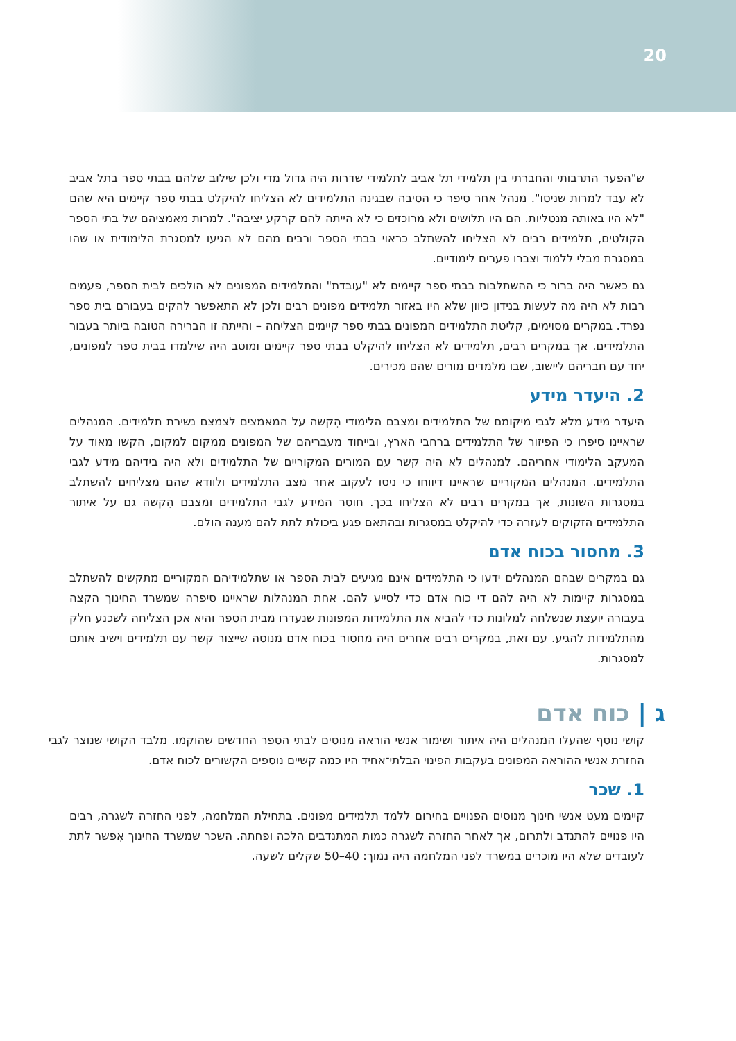20
ש"הפער התרבותי והחברתי בין תלמידי תל אביב לתלמידי שדרות היה גדול מדי ולכן שילוב שלהם בבתי ספר בתל אביב לא עבד למרות שניסו". מנהל אחר סיפר כי הסיבה שבגינה התלמידים לא הצליחו להיקלט בבתי ספר קיימים היא שהם "לא היו באותה מנטליות. הם היו תלושים ולא מרוכזים כי לא הייתה להם קרקע יציבה". למרות מאמציהם של בתי הספר הקולטים, תלמידים רבים לא הצליחו להשתלב כראוי בבתי הספר ורבים מהם לא הגיעו למסגרת הלימודית או שהו במסגרת מבלי ללמוד וצברו פערים לימודיים.
גם כאשר היה ברור כי ההשתלבות בבתי ספר קיימים לא "עובדת" והתלמידים המפונים לא הולכים לבית הספר, פעמים רבות לא היה מה לעשות בנידון כיוון שלא היו באזור תלמידים מפונים רבים ולכן לא התאפשר להקים בעבורם בית ספר נפרד. במקרים מסוימים, קליטת התלמידים המפונים בבתי ספר קיימים הצליחה – והייתה זו הברירה הטובה ביותר בעבור התלמידים. אך במקרים רבים, תלמידים לא הצליחו להיקלט בבתי ספר קיימים ומוטב היה שילמדו בבית ספר למפונים, יחד עם חבריהם ליישוב, שבו מלמדים מורים שהם מכירים.
2. היעדר מידע
היעדר מידע מלא לגבי מיקומם של התלמידים ומצבם הלימודי הִקשה על המאמצים לצמצם נשירת תלמידים. המנהלים שראיינו סיפרו כי הפיזור של התלמידים ברחבי הארץ, ובייחוד מעבריהם של המפונים ממקום למקום, הקשו מאוד על המעקב הלימודי אחריהם. למנהלים לא היה קשר עם המורים המקוריים של התלמידים ולא היה בידיהם מידע לגבי התלמידים. המנהלים המקוריים שראיינו דיווחו כי ניסו לעקוב אחר מצב התלמידים ולוודא שהם מצליחים להשתלב במסגרות השונות, אך במקרים רבים לא הצליחו בכך. חוסר המידע לגבי התלמידים ומצבם הִקשה גם על איתור התלמידים הזקוקים לעזרה כדי להיקלט במסגרות ובהתאם פגע ביכולת לתת להם מענה הולם.
3. מחסור בכוח אדם
גם במקרים שבהם המנהלים ידעו כי התלמידים אינם מגיעים לבית הספר או שתלמידיהם המקוריים מתקשים להשתלב במסגרות קיימות לא היה להם די כוח אדם כדי לסייע להם. אחת המנהלות שראיינו סיפרה שמשרד החינוך הקצה בעבורה יועצת שנשלחה למלונות כדי להביא את התלמידות המפונות שנעדרו מבית הספר והיא אכן הצליחה לשכנע חלק מהתלמידות להגיע. עם זאת, במקרים רבים אחרים היה מחסור בכוח אדם מנוסה שייצור קשר עם תלמידים וישיב אותם למסגרות.
ג | כוח אדם
קושי נוסף שהעלו המנהלים היה איתור ושימור אנשי הוראה מנוסים לבתי הספר החדשים שהוקמו. מלבד הקושי שנוצר לגבי החזרת אנשי ההוראה המפונים בעקבות הפינוי הבלתי־אחיד היו כמה קשיים נוספים הקשורים לכוח אדם.
1. שכר
קיימים מעט אנשי חינוך מנוסים הפנויים בחירום ללמד תלמידים מפונים. בתחילת המלחמה, לפני החזרה לשגרה, רבים היו פנויים להתנדב ולתרום, אך לאחר החזרה לשגרה כמות המתנדבים הלכה ופחתה. השכר שמשרד החינוך אִפשר לתת לעובדים שלא היו מוכרים במשרד לפני המלחמה היה נמוך: 40–50 שקלים לשעה.